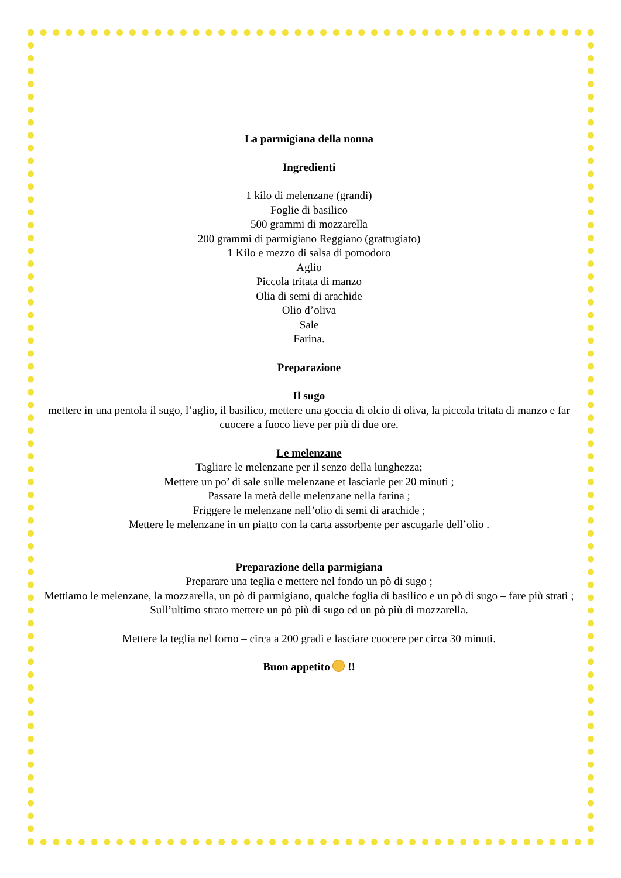La parmigiana della nonna
Ingredienti
1 kilo di melenzane (grandi)
Foglie di basilico
500 grammi di mozzarella
200 grammi di parmigiano Reggiano (grattugiato)
1 Kilo e mezzo di salsa di pomodoro
Aglio
Piccola tritata di manzo
Olia di semi di arachide
Olio d’oliva
Sale
Farina.
Preparazione
Il sugo
mettere in una pentola il sugo, l’aglio, il basilico, mettere una goccia di olcio di oliva, la piccola tritata di manzo e far cuocere a fuoco lieve per più di due ore.
Le melenzane
Tagliare le melenzane per il senzo della lunghezza;
Mettere un po’ di sale sulle melenzane et lasciarle per 20 minuti ;
Passare la metà delle melenzane nella farina ;
Friggere le melenzane nell’olio di semi di arachide ;
Mettere le melenzane in un piatto con la carta assorbente per ascugarle dell’olio .
Preparazione della parmigiana
Preparare una teglia e mettere nel fondo un pò di sugo ;
Mettiamo le melenzane, la mozzarella, un pò di parmigiano, qualche foglia di basilico e un pò di sugo – fare più strati ;
Sull’ultimo strato mettere un pò più di sugo ed un pò più di mozzarella.
Mettere la teglia nel forno – circa a 200 gradi e lasciare cuocere per circa 30 minuti.
Buon appetito !!